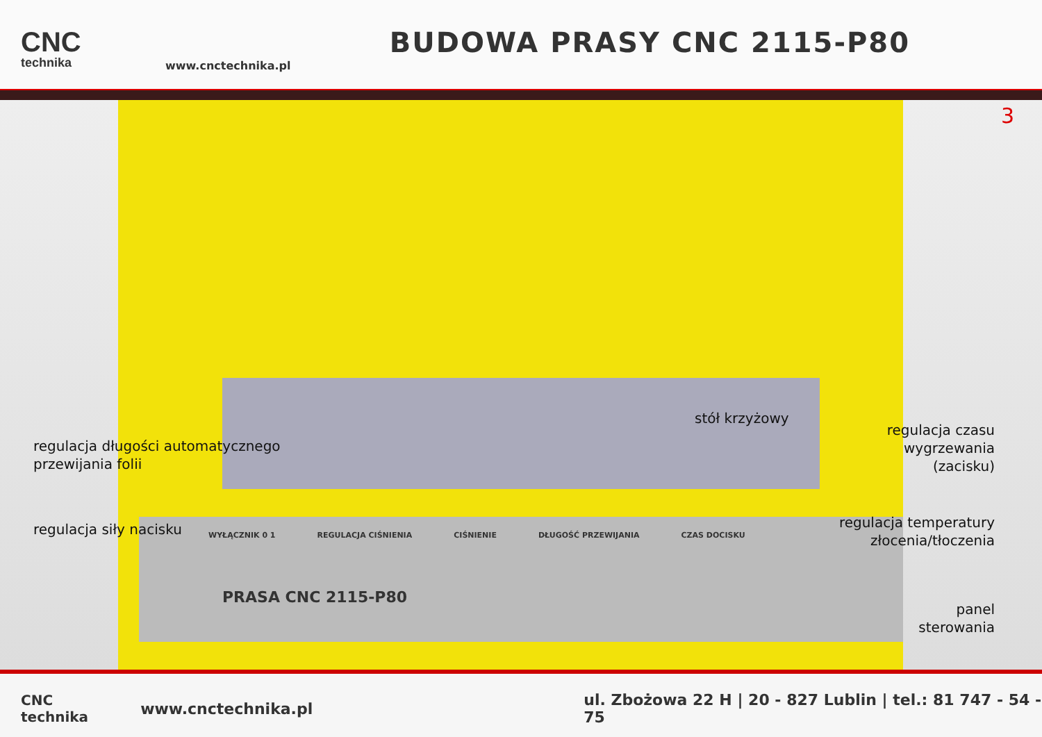CNC
technika
www.cnctechnika.pl
BUDOWA PRASY CNC 2115-P80
WYŁĄCZNIK 0 1 REGULACJA CIŚNIENIA CIŚNIENIE DŁUGOŚĆ PRZEWIJANIA CZAS DOCISKU
PRASA CNC 2115-P80
3
stół krzyżowy
regulacja długości automatycznego
przewijania folii
regulacja czasu
wygrzewania
(zacisku)
regulacja siły nacisku
regulacja temperatury
złocenia/tłoczenia
panel
sterowania
CNC technika www.cnctechnika.pl ul. Zbożowa 22 H | 20 - 827 Lublin | tel.: 81 747 - 54 - 75